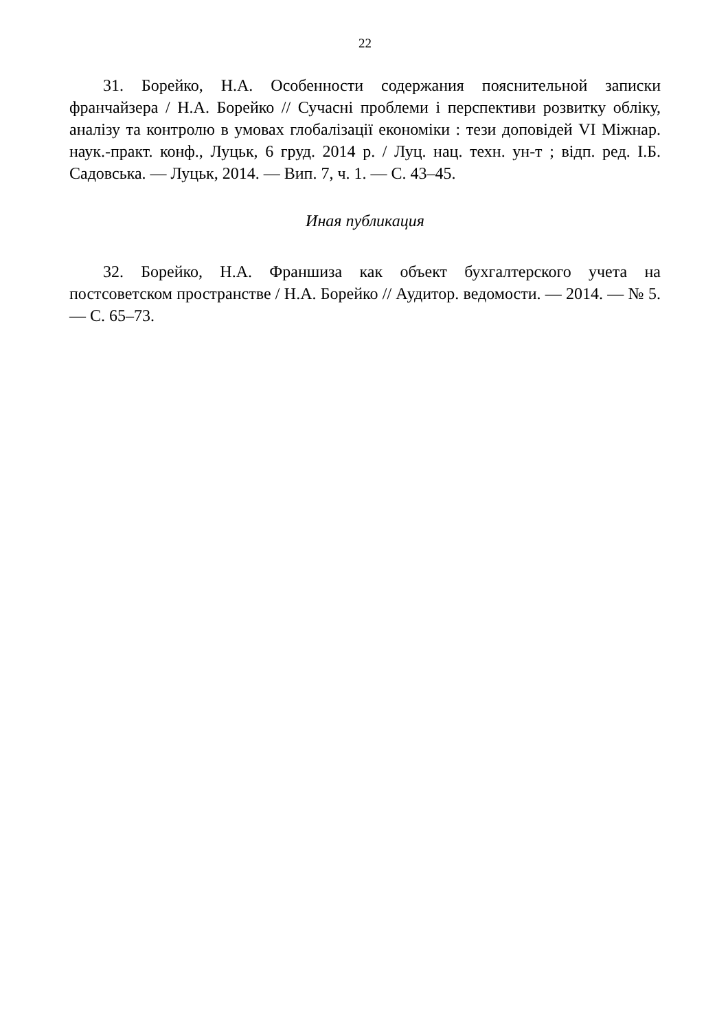22
31. Борейко, Н.А. Особенности содержания пояснительной записки франчайзера / Н.А. Борейко // Сучасні проблеми і перспективи розвитку обліку, аналізу та контролю в умовах глобалізації економіки : тези доповідей VI Міжнар. наук.-практ. конф., Луцьк, 6 груд. 2014 р. / Луц. нац. техн. ун-т ; відп. ред. І.Б. Садовська. — Луцьк, 2014. — Вип. 7, ч. 1. — С. 43–45.
Иная публикация
32. Борейко, Н.А. Франшиза как объект бухгалтерского учета на постсоветском пространстве / Н.А. Борейко // Аудитор. ведомости. — 2014. — № 5. — С. 65–73.